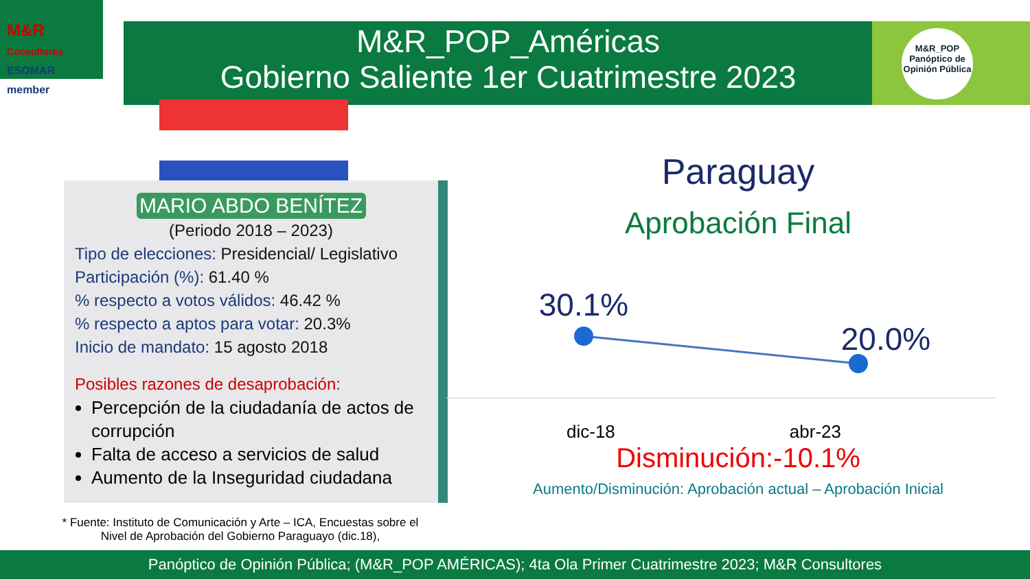M&R
Consultores
ESOMAR member
M&R_POP_Américas
Gobierno Saliente 1er Cuatrimestre 2023
M&R_POP
Panóptico de Opinión Pública
MARIO ABDO BENÍTEZ
(Periodo 2018 – 2023)
Tipo de elecciones: Presidencial/ Legislativo
Participación (%): 61.40 %
% respecto a votos válidos: 46.42 %
% respecto a aptos para votar: 20.3%
Inicio de mandato: 15 agosto 2018
Posibles razones de desaprobación:
Percepción de la ciudadanía de actos de corrupción
Falta de acceso a servicios de salud
Aumento de la Inseguridad ciudadana
* Fuente: Instituto de Comunicación y Arte – ICA, Encuestas sobre el Nivel de Aprobación del Gobierno Paraguayo (dic.18),
Paraguay
Aprobación Final
30.1%
20.0%
dic-18 abr-23
Disminución:-10.1%
Aumento/Disminución: Aprobación actual – Aprobación Inicial
Panóptico de Opinión Pública; (M&R_POP AMÉRICAS); 4ta Ola Primer Cuatrimestre 2023; M&R Consultores